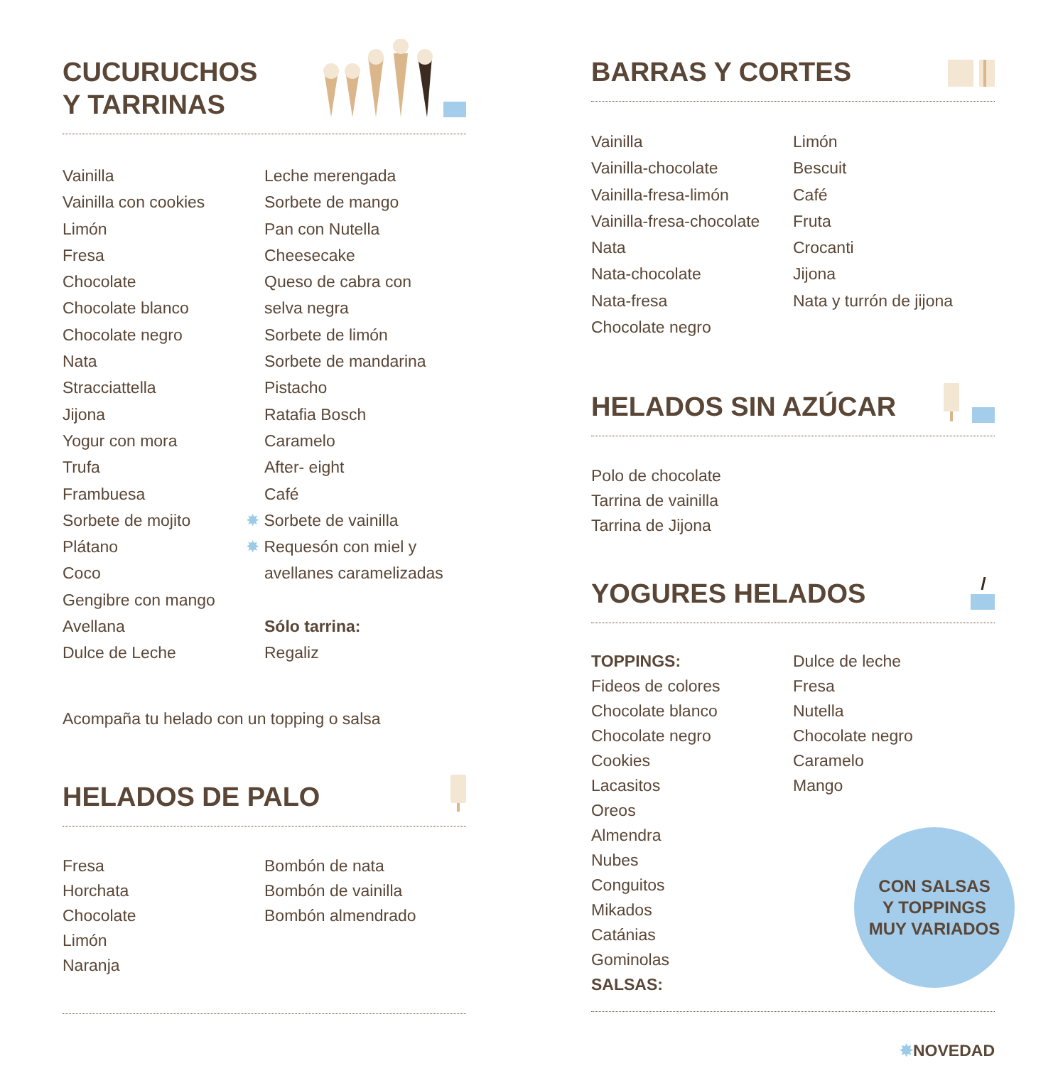CUCURUCHOS
Y TARRINAS
Vainilla
Vainilla con cookies
Limón
Fresa
Chocolate
Chocolate blanco
Chocolate negro
Nata
Stracciattella
Jijona
Yogur con mora
Trufa
Frambuesa
Sorbete de mojito
Plátano
Coco
Gengibre con mango
Avellana
Dulce de Leche
Leche merengada
Sorbete de mango
Pan con Nutella
Cheesecake
Queso de cabra con
selva negra
Sorbete de limón
Sorbete de mandarina
Pistacho
Ratafia Bosch
Caramelo
After- eight
Café
✸ Sorbete de vainilla
✸ Requesón con miel y
avellanes caramelizadas
Sólo tarrina:
Regaliz
Acompaña tu helado con un topping o salsa
HELADOS DE PALO
Fresa
Horchata
Chocolate
Limón
Naranja
Bombón de nata
Bombón de vainilla
Bombón almendrado
BARRAS Y CORTES
Vainilla
Vainilla-chocolate
Vainilla-fresa-limón
Vainilla-fresa-chocolate
Nata
Nata-chocolate
Nata-fresa
Chocolate negro
Limón
Bescuit
Café
Fruta
Crocanti
Jijona
Nata y turrón de jijona
HELADOS SIN AZÚCAR
Polo de chocolate
Tarrina de vainilla
Tarrina de Jijona
YOGURES HELADOS
TOPPINGS:
Fideos de colores
Chocolate blanco
Chocolate negro
Cookies
Lacasitos
Oreos
Almendra
Nubes
Conguitos
Mikados
Catánias
Gominolas
SALSAS:
Dulce de leche
Fresa
Nutella
Chocolate negro
Caramelo
Mango
CON SALSAS
Y TOPPINGS
MUY VARIADOS
✸NOVEDAD